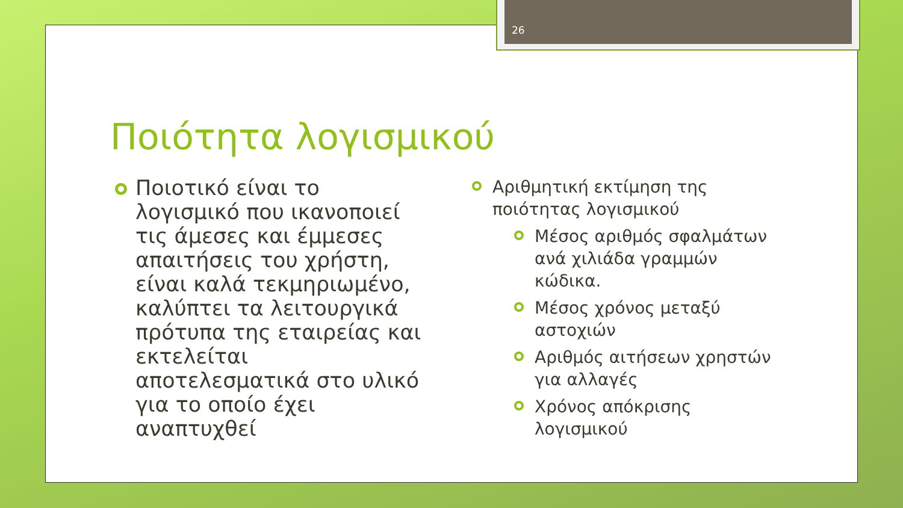26
Ποιότητα λογισμικού
Ποιοτικό είναι το λογισμικό που ικανοποιεί τις άμεσες και έμμεσες απαιτήσεις του χρήστη, είναι καλά τεκμηριωμένο, καλύπτει τα λειτουργικά πρότυπα της εταιρείας και εκτελείται αποτελεσματικά στο υλικό για το οποίο έχει αναπτυχθεί
Αριθμητική εκτίμηση της ποιότητας λογισμικού
Μέσος αριθμός σφαλμάτων ανά χιλιάδα γραμμών κώδικα.
Μέσος χρόνος μεταξύ αστοχιών
Αριθμός αιτήσεων χρηστών για αλλαγές
Χρόνος απόκρισης λογισμικού